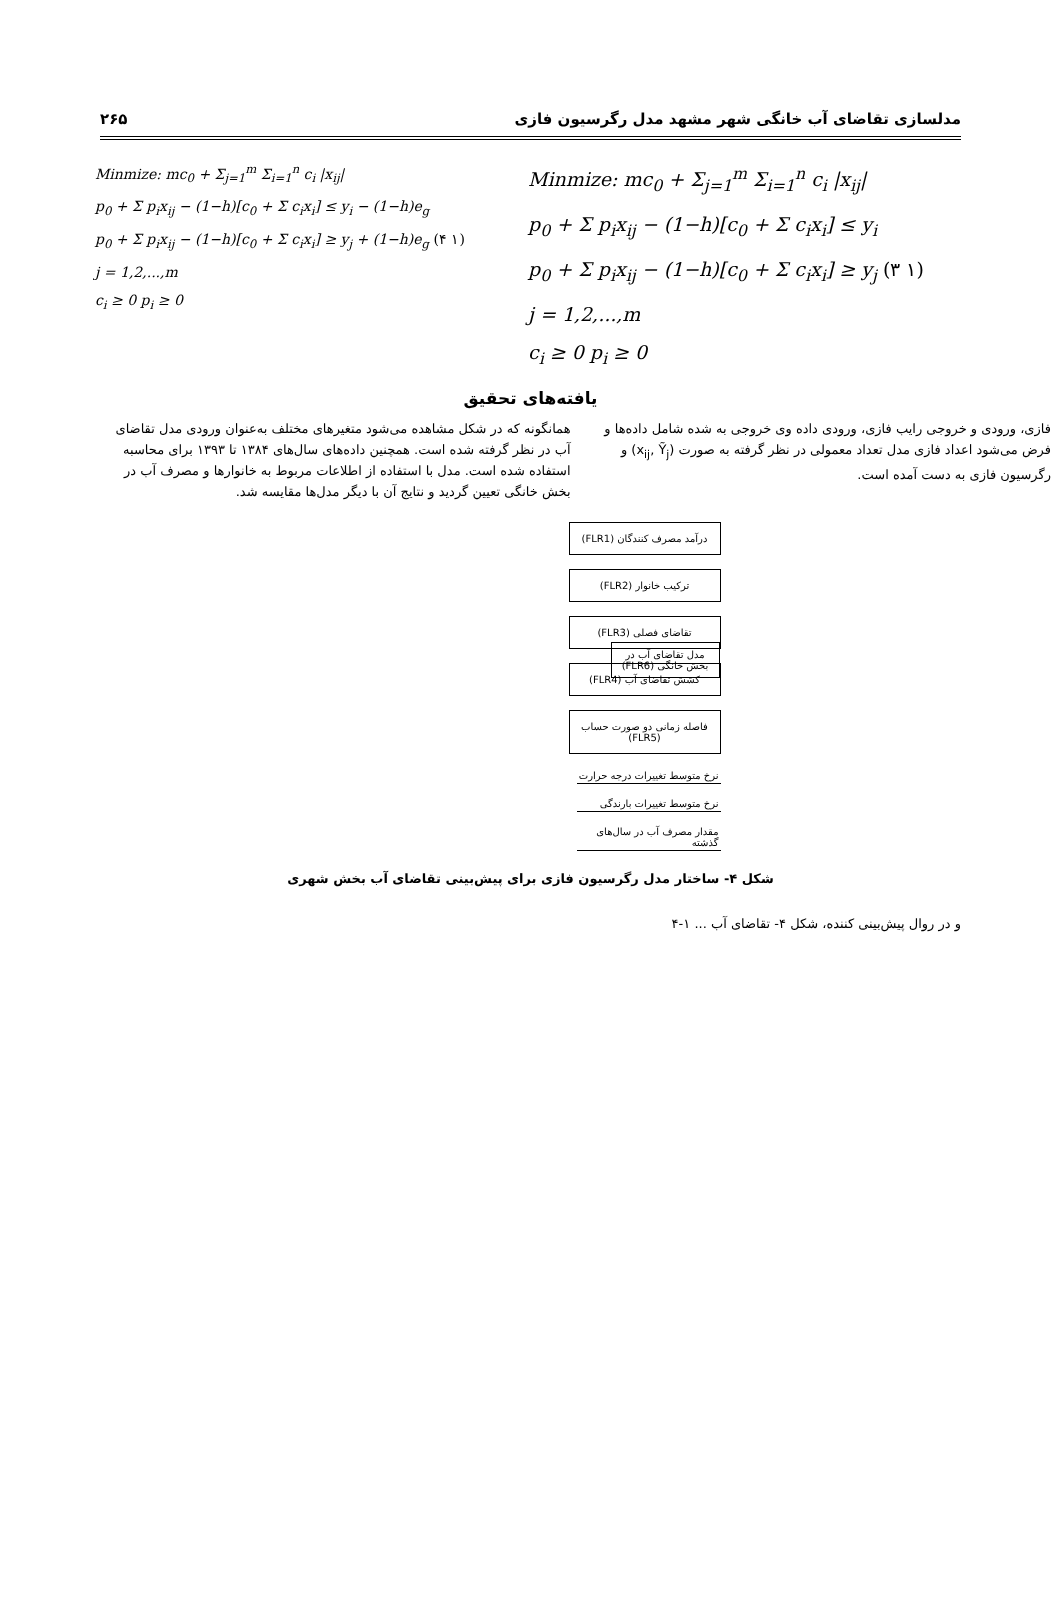مدلسازی تقاضای آب خانگی شهر مشهد مدل رگرسیون فازی ۲۶۵
Minmize: mc<sub>0</sub> + Σ<sub>j=1</sub><sup>m</sup> Σ<sub>i=1</sub><sup>n</sup> c<sub>i</sub> |x<sub>ij</sub>|
p<sub>0</sub> + Σ p<sub>i</sub>x<sub>ij</sub> − (1−h)[c<sub>0</sub> + Σ c<sub>i</sub>x<sub>i</sub>] ≤ y<sub>i</sub> − (1−h)e<sub>g</sub>
p<sub>0</sub> + Σ p<sub>i</sub>x<sub>ij</sub> − (1−h)[c<sub>0</sub> + Σ c<sub>i</sub>x<sub>i</sub>] ≥ y<sub>j</sub> + (1−h)e<sub>g</sub> (۴ ۱)
j = 1,2,...,m
c<sub>i</sub> ≥ 0 p<sub>i</sub> ≥ 0
Minmize: mc<sub>0</sub> + Σ<sub>j=1</sub><sup>m</sup> Σ<sub>i=1</sub><sup>n</sup> c<sub>i</sub> |x<sub>ij</sub>|
p<sub>0</sub> + Σ p<sub>i</sub>x<sub>ij</sub> − (1−h)[c<sub>0</sub> + Σ c<sub>i</sub>x<sub>i</sub>] ≤ y<sub>i</sub>
p<sub>0</sub> + Σ p<sub>i</sub>x<sub>ij</sub> − (1−h)[c<sub>0</sub> + Σ c<sub>i</sub>x<sub>i</sub>] ≥ y<sub>j</sub> (۳ ۱)
j = 1,2,...,m
c<sub>i</sub> ≥ 0 p<sub>i</sub> ≥ 0
یافته‌های تحقیق
فازی، ورودی و خروجی رایب فازی، ورودی داده وی خروجی به شده شامل داده‌ها و فرض می‌شود اعداد فازی مدل تعداد معمولی در نظر گرفته به صورت (x<sub>ij</sub>, Ỹ<sub>j</sub>) و رگرسیون فازی به دست آمده است.
همانگونه که در شکل مشاهده می‌شود متغیرهای مختلف به‌عنوان ورودی مدل تقاضای آب در نظر گرفته شده است. همچنین داده‌های سال‌های ۱۳۸۴ تا ۱۳۹۳ برای محاسبه استفاده شده است. مدل با استفاده از اطلاعات مربوط به خانوارها و مصرف آب در بخش خانگی تعیین گردید و نتایج آن با دیگر مدل‌ها مقایسه شد.
درآمد مصرف کنندگان (FLR1)
ترکیب خانوار (FLR2)
تقاضای فصلی (FLR3)
کشش تقاضای آب (FLR4)
فاصله زمانی دو صورت حساب (FLR5)
نرخ متوسط تغییرات درجه حرارت
نرخ متوسط تغییرات بارندگی
مقدار مصرف آب در سال‌های گذشته
مدل تقاضای آب در بخش خانگی (FLR6)
شکل ۴- ساختار مدل رگرسیون فازی برای پیش‌بینی تقاضای آب بخش شهری
و در روال پیش‌بینی کننده، شکل ۴- تقاضای آب ... ۱-۴